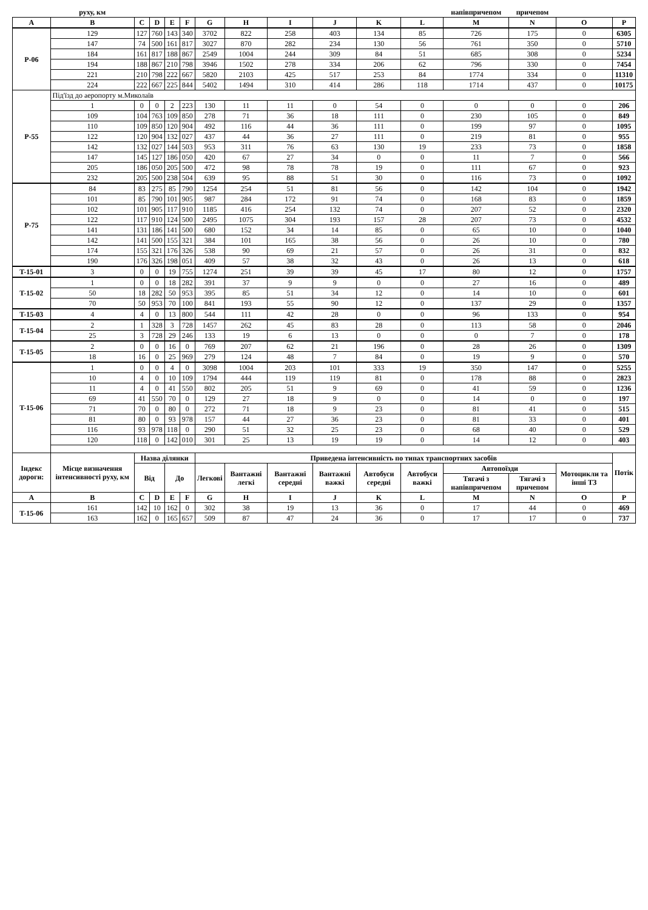| | руху, км | | | | | | | | | | | напівпричепом | причепом | | |
| A | B | C | D | E | F | G | H | I | J | K | L | M | N | O | P |
| P-06 | 129 | 127 | 760 | 143 | 340 | 3702 | 822 | 258 | 403 | 134 | 85 | 726 | 175 | 0 | 6305 |
| | 147 | 74 | 500 | 161 | 817 | 3027 | 870 | 282 | 234 | 130 | 56 | 761 | 350 | 0 | 5710 |
| | 184 | 161 | 817 | 188 | 867 | 2549 | 1004 | 244 | 309 | 84 | 51 | 685 | 308 | 0 | 5234 |
| | 194 | 188 | 867 | 210 | 798 | 3946 | 1502 | 278 | 334 | 206 | 62 | 796 | 330 | 0 | 7454 |
| | 221 | 210 | 798 | 222 | 667 | 5820 | 2103 | 425 | 517 | 253 | 84 | 1774 | 334 | 0 | 11310 |
| | 224 | 222 | 667 | 225 | 844 | 5402 | 1494 | 310 | 414 | 286 | 118 | 1714 | 437 | 0 | 10175 |
| P-55 | Під'їзд до аеропорту м.Миколаїв | | | | | | | | | | | | | | |
| | 1 | 0 | 0 | 2 | 223 | 130 | 11 | 11 | 0 | 54 | 0 | 0 | 0 | 0 | 206 |
| | 109 | 104 | 763 | 109 | 850 | 278 | 71 | 36 | 18 | 111 | 0 | 230 | 105 | 0 | 849 |
| | 110 | 109 | 850 | 120 | 904 | 492 | 116 | 44 | 36 | 111 | 0 | 199 | 97 | 0 | 1095 |
| | 122 | 120 | 904 | 132 | 027 | 437 | 44 | 36 | 27 | 111 | 0 | 219 | 81 | 0 | 955 |
| | 142 | 132 | 027 | 144 | 503 | 953 | 311 | 76 | 63 | 130 | 19 | 233 | 73 | 0 | 1858 |
| | 147 | 145 | 127 | 186 | 050 | 420 | 67 | 27 | 34 | 0 | 0 | 11 | 7 | 0 | 566 |
| | 205 | 186 | 050 | 205 | 500 | 472 | 98 | 78 | 78 | 19 | 0 | 111 | 67 | 0 | 923 |
| | 232 | 205 | 500 | 238 | 504 | 639 | 95 | 88 | 51 | 30 | 0 | 116 | 73 | 0 | 1092 |
| P-75 | 84 | 83 | 275 | 85 | 790 | 1254 | 254 | 51 | 81 | 56 | 0 | 142 | 104 | 0 | 1942 |
| | 101 | 85 | 790 | 101 | 905 | 987 | 284 | 172 | 91 | 74 | 0 | 168 | 83 | 0 | 1859 |
| | 102 | 101 | 905 | 117 | 910 | 1185 | 416 | 254 | 132 | 74 | 0 | 207 | 52 | 0 | 2320 |
| | 122 | 117 | 910 | 124 | 500 | 2495 | 1075 | 304 | 193 | 157 | 28 | 207 | 73 | 0 | 4532 |
| | 141 | 131 | 186 | 141 | 500 | 680 | 152 | 34 | 14 | 85 | 0 | 65 | 10 | 0 | 1040 |
| | 142 | 141 | 500 | 155 | 321 | 384 | 101 | 165 | 38 | 56 | 0 | 26 | 10 | 0 | 780 |
| | 174 | 155 | 321 | 176 | 326 | 538 | 90 | 69 | 21 | 57 | 0 | 26 | 31 | 0 | 832 |
| | 190 | 176 | 326 | 198 | 051 | 409 | 57 | 38 | 32 | 43 | 0 | 26 | 13 | 0 | 618 |
| T-15-01 | 3 | 0 | 0 | 19 | 755 | 1274 | 251 | 39 | 39 | 45 | 17 | 80 | 12 | 0 | 1757 |
| T-15-02 | 1 | 0 | 0 | 18 | 282 | 391 | 37 | 9 | 9 | 0 | 0 | 27 | 16 | 0 | 489 |
| | 50 | 18 | 282 | 50 | 953 | 395 | 85 | 51 | 34 | 12 | 0 | 14 | 10 | 0 | 601 |
| | 70 | 50 | 953 | 70 | 100 | 841 | 193 | 55 | 90 | 12 | 0 | 137 | 29 | 0 | 1357 |
| T-15-03 | 4 | 4 | 0 | 13 | 800 | 544 | 111 | 42 | 28 | 0 | 0 | 96 | 133 | 0 | 954 |
| T-15-04 | 2 | 1 | 328 | 3 | 728 | 1457 | 262 | 45 | 83 | 28 | 0 | 113 | 58 | 0 | 2046 |
| | 25 | 3 | 728 | 29 | 246 | 133 | 19 | 6 | 13 | 0 | 0 | 0 | 7 | 0 | 178 |
| T-15-05 | 2 | 0 | 0 | 16 | 0 | 769 | 207 | 62 | 21 | 196 | 0 | 28 | 26 | 0 | 1309 |
| | 18 | 16 | 0 | 25 | 969 | 279 | 124 | 48 | 7 | 84 | 0 | 19 | 9 | 0 | 570 |
| T-15-06 | 1 | 0 | 0 | 4 | 0 | 3098 | 1004 | 203 | 101 | 333 | 19 | 350 | 147 | 0 | 5255 |
| | 10 | 4 | 0 | 10 | 109 | 1794 | 444 | 119 | 119 | 81 | 0 | 178 | 88 | 0 | 2823 |
| | 11 | 4 | 0 | 41 | 550 | 802 | 205 | 51 | 9 | 69 | 0 | 41 | 59 | 0 | 1236 |
| | 69 | 41 | 550 | 70 | 0 | 129 | 27 | 18 | 9 | 0 | 0 | 14 | 0 | 0 | 197 |
| | 71 | 70 | 0 | 80 | 0 | 272 | 71 | 18 | 9 | 23 | 0 | 81 | 41 | 0 | 515 |
| | 81 | 80 | 0 | 93 | 978 | 157 | 44 | 27 | 36 | 23 | 0 | 81 | 33 | 0 | 401 |
| | 116 | 93 | 978 | 118 | 0 | 290 | 51 | 32 | 25 | 23 | 0 | 68 | 40 | 0 | 529 |
| | 120 | 118 | 0 | 142 | 010 | 301 | 25 | 13 | 19 | 19 | 0 | 14 | 12 | 0 | 403 |
| Індекс дороги: | Місце визначення інтенсивності руху, км | Назва ділянки | | | | Приведена інтенсивність по типах транспортних засобів | | | | | | | | | Потік |
| | | Від | | До | | Легкові | Вантажні легкі | Вантажні середні | Вантажні важкі | Автобуси середні | Автобуси важкі | Автопоїзди | | Мотоцикли та інші ТЗ | |
| | | | | | | | | | | | | Тягачі з напівпричепом | Тягачі з причепом | | |
| A | B | C | D | E | F | G | H | I | J | K | L | M | N | O | P |
| T-15-06 | 161 | 142 | 10 | 162 | 0 | 302 | 38 | 19 | 13 | 36 | 0 | 17 | 44 | 0 | 469 |
| | 163 | 162 | 0 | 165 | 657 | 509 | 87 | 47 | 24 | 36 | 0 | 17 | 17 | 0 | 737 |